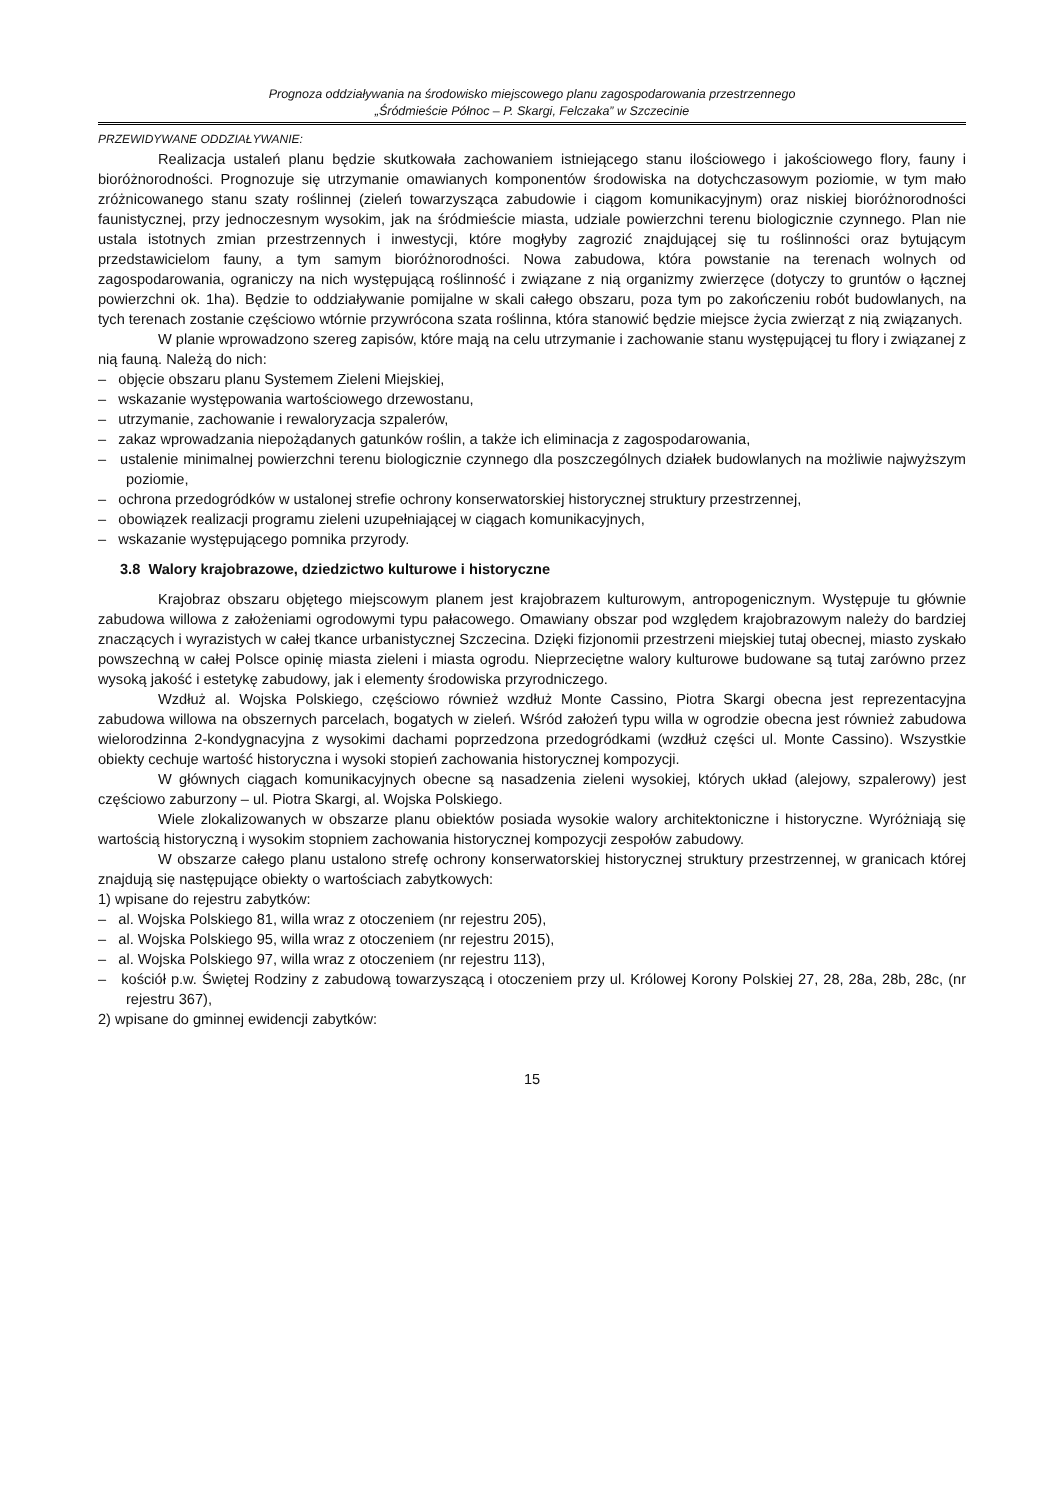Prognoza oddziaływania na środowisko miejscowego planu zagospodarowania przestrzennego
„Śródmieście Północ – P. Skargi, Felczaka” w Szczecinie
PRZEWIDYWANE ODDZIAŁYWANIE:
Realizacja ustaleń planu będzie skutkowała zachowaniem istniejącego stanu ilościowego i jakościowego flory, fauny i bioróżnorodności. Prognozuje się utrzymanie omawianych komponentów środowiska na dotychczasowym poziomie, w tym mało zróżnicowanego stanu szaty roślinnej (zieleń towarzysząca zabudowie i ciągom komunikacyjnym) oraz niskiej bioróżnorodności faunistycznej, przy jednoczesnym wysokim, jak na śródmieście miasta, udziale powierzchni terenu biologicznie czynnego. Plan nie ustala istotnych zmian przestrzennych i inwestycji, które mogłyby zagrozić znajdującej się tu roślinności oraz bytującym przedstawicielom fauny, a tym samym bioróżnorodności. Nowa zabudowa, która powstanie na terenach wolnych od zagospodarowania, ograniczy na nich występującą roślinność i związane z nią organizmy zwierzęce (dotyczy to gruntów o łącznej powierzchni ok. 1ha). Będzie to oddziaływanie pomijalne w skali całego obszaru, poza tym po zakończeniu robót budowlanych, na tych terenach zostanie częściowo wtórnie przywrócona szata roślinna, która stanowić będzie miejsce życia zwierząt z nią związanych.
W planie wprowadzono szereg zapisów, które mają na celu utrzymanie i zachowanie stanu występującej tu flory i związanej z nią fauną. Należą do nich:
– objęcie obszaru planu Systemem Zieleni Miejskiej,
– wskazanie występowania wartościowego drzewostanu,
– utrzymanie, zachowanie i rewaloryzacja szpalerów,
– zakaz wprowadzania niepożądanych gatunków roślin, a także ich eliminacja z zagospodarowania,
– ustalenie minimalnej powierzchni terenu biologicznie czynnego dla poszczególnych działek budowlanych na możliwie najwyższym poziomie,
– ochrona przedogródków w ustalonej strefie ochrony konserwatorskiej historycznej struktury przestrzennej,
– obowiązek realizacji programu zieleni uzupełniającej w ciągach komunikacyjnych,
– wskazanie występującego pomnika przyrody.
3.8 Walory krajobrazowe, dziedzictwo kulturowe i historyczne
Krajobraz obszaru objętego miejscowym planem jest krajobrazem kulturowym, antropogenicznym. Występuje tu głównie zabudowa willowa z założeniami ogrodowymi typu pałacowego. Omawiany obszar pod względem krajobrazowym należy do bardziej znaczących i wyrazistych w całej tkance urbanistycznej Szczecina. Dzięki fizjonomii przestrzeni miejskiej tutaj obecnej, miasto zyskało powszechną w całej Polsce opinię miasta zieleni i miasta ogrodu. Nieprzeciętne walory kulturowe budowane są tutaj zarówno przez wysoką jakość i estetykę zabudowy, jak i elementy środowiska przyrodniczego.
Wzdłuż al. Wojska Polskiego, częściowo również wzdłuż Monte Cassino, Piotra Skargi obecna jest reprezentacyjna zabudowa willowa na obszernych parcelach, bogatych w zieleń. Wśród założeń typu willa w ogrodzie obecna jest również zabudowa wielorodzinna 2-kondygnacyjna z wysokimi dachami poprzedzona przedogródkami (wzdłuż części ul. Monte Cassino). Wszystkie obiekty cechuje wartość historyczna i wysoki stopień zachowania historycznej kompozycji.
W głównych ciągach komunikacyjnych obecne są nasadzenia zieleni wysokiej, których układ (alejowy, szpalerowy) jest częściowo zaburzony – ul. Piotra Skargi, al. Wojska Polskiego.
Wiele zlokalizowanych w obszarze planu obiektów posiada wysokie walory architektoniczne i historyczne. Wyróżniają się wartością historyczną i wysokim stopniem zachowania historycznej kompozycji zespołów zabudowy.
W obszarze całego planu ustalono strefę ochrony konserwatorskiej historycznej struktury przestrzennej, w granicach której znajdują się następujące obiekty o wartościach zabytkowych:
1) wpisane do rejestru zabytków:
– al. Wojska Polskiego 81, willa wraz z otoczeniem (nr rejestru 205),
– al. Wojska Polskiego 95, willa wraz z otoczeniem (nr rejestru 2015),
– al. Wojska Polskiego 97, willa wraz z otoczeniem (nr rejestru 113),
– kościół p.w. Świętej Rodziny z zabudową towarzyszącą i otoczeniem przy ul. Królowej Korony Polskiej 27, 28, 28a, 28b, 28c, (nr rejestru 367),
2) wpisane do gminnej ewidencji zabytków:
15